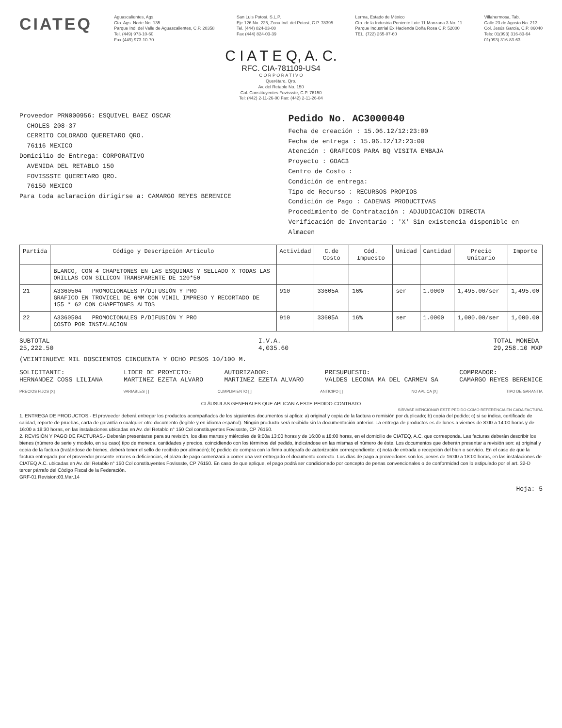CIATEQ
Aguascalientes, Ags.
Cto. Ags. Norte No. 135
Parque Ind. del Valle de Aguascalientes, C.P. 20358
Tel. (449) 973-10-60
Fax (449) 973-10-70
San Luis Potosí, S.L.P.
Eje 126 No. 225, Zona Ind. del Potosí, C.P. 78395
Tel. (444) 824-03-08
Fax (444) 824-03-39
Lerma, Estado de México
Cto. de la Industria Poniente Lote 11 Manzana 3 No. 11
Parque Industrial Ex Hacienda Doña Rosa C.P. 52000
TEL. (722) 265-07-60
Villahermosa, Tab.
Calle 23 de Agosto No. 213
Col. Jesús García, C.P. 86040
Tels: 01(993) 316-83-64
01(993) 316-83-63
C I A T E Q, A. C.
RFC. CIA-781109-US4
C O R P O R A T I V O
Querétaro, Qro.
Av. del Retablo No. 150
Col. Constituyentes Fovissste, C.P. 76150
Tel: (442) 2-11-26-00 Fax: (442) 2-11-26-04
Proveedor PRN000956: ESQUIVEL BAEZ OSCAR
CHOLES 208-37
CERRITO COLORADO QUERETARO QRO.
76116 MEXICO
Domicilio de Entrega: CORPORATIVO
AVENIDA DEL RETABLO 150
FOVISSSTE QUERETARO QRO.
76150 MEXICO
Para toda aclaración dirigirse a: CAMARGO REYES BERENICE
Pedido No. AC3000040
Fecha de creación : 15.06.12/12:23:00
Fecha de entrega : 15.06.12/12:23:00
Atención : GRAFICOS PARA BQ VISITA EMBAJA
Proyecto : GOAC3
Centro de Costo :
Condición de entrega:
Tipo de Recurso : RECURSOS PROPIOS
Condición de Pago : CADENAS PRODUCTIVAS
Procedimiento de Contratación : ADJUDICACION DIRECTA
Verificación de Inventario : 'X' Sin existencia disponible en Almacen
| Partida | Código y Descripción Articulo | Actividad | C.de Costo | Cód. Impuesto | Unidad | Cantidad | Precio Unitario | Importe |
| --- | --- | --- | --- | --- | --- | --- | --- | --- |
| | BLANCO, CON 4 CHAPETONES EN LAS ESQUINAS Y SELLADO X TODAS LAS ORILLAS CON SILICON TRANSPARENTE DE 120*50 | | | | | | | |
| 21 | A3360504 PROMOCIONALES P/DIFUSIÓN Y PRO GRAFICO EN TROVICEL DE 6MM CON VINIL IMPRESO Y RECORTADO DE 155 * 62 CON CHAPETONES ALTOS | 910 | 33605A | 16% | ser | 1.0000 | 1,495.00/ser | 1,495.00 |
| 22 | A3360504 PROMOCIONALES P/DIFUSIÓN Y PRO COSTO POR INSTALACION | 910 | 33605A | 16% | ser | 1.0000 | 1,000.00/ser | 1,000.00 |
SUBTOTAL
25,222.50
I.V.A.
4,035.60
TOTAL MONEDA
29,258.10 MXP
(VEINTINUEVE MIL DOSCIENTOS CINCUENTA Y OCHO PESOS 10/100 M.
SOLICITANTE:
HERNANDEZ COSS LILIANA
LIDER DE PROYECTO:
MARTINEZ EZETA ALVARO
AUTORIZADOR:
MARTINEZ EZETA ALVARO
PRESUPUESTO:
VALDES LECONA MA DEL CARMEN SA
COMPRADOR:
CAMARGO REYES BERENICE
PRECIOS FIJOS [X] VARIABLES [ ] CUMPLIMIENTO [ ] ANTICIPO [ ] NO APLICA [X] TIPO DE GARANTIA
CLÁUSULAS GENERALES QUE APLICAN A ESTE PEDIDO-CONTRATO
SÍRVASE MENCIONAR ESTE PEDIDO COMO REFERENCIA EN CADA FACTURA
1. ENTREGA DE PRODUCTOS.- El proveedor deberá entregar los productos acompañados de los siguientes documentos si aplica: a) original y copia de la factura o remisión por duplicado; b) copia del pedido; c) si se indica, certificado de calidad, reporte de pruebas, carta de garantía o cualquier otro documento (legible y en idioma español). Ningún producto será recibido sin la documentación anterior. La entrega de productos es de lunes a viernes de 8:00 a 14:00 horas y de 16:00 a 18:30 horas, en las instalaciones ubicadas en Av. del Retablo n° 150 Col constituyentes Fovissste, CP 76150.
2. REVISIÓN Y PAGO DE FACTURAS.- Deberán presentarse para su revisión, los días martes y miércoles de 9:00a 13:00 horas y de 16:00 a 18:00 horas, en el domicilio de CIATEQ, A.C. que corresponda. Las facturas deberán describir los bienes (número de serie y modelo, en su caso) tipo de moneda, cantidades y precios, coincidiendo con los términos del pedido, indicándose en las mismas el número de éste. Los documentos que deberán presentar a revisión son: a) original y copia de la factura (tratándose de bienes, deberá tener el sello de recibido por almacén); b) pedido de compra con la firma autógrafa de autorización correspondiente; c) nota de entrada o recepción del bien o servicio. En el caso de que la factura entregada por el proveedor presente errores o deficiencias, el plazo de pago comenzará a correr una vez entregado el documento correcto. Los días de pago a proveedores son los jueves de 16:00 a 18:00 horas, en las instalaciones de CIATEQ A.C. ubicadas en Av. del Retablo n° 150 Col constituyentes Fovissste, CP 76150. En caso de que aplique, el pago podrá ser condicionado por concepto de penas convencionales o de conformidad con lo estipulado por el art. 32-D tercer párrafo del Código Fiscal de la Federación.
GRF-01 Revision:03.Mar.14
Hoja: 5